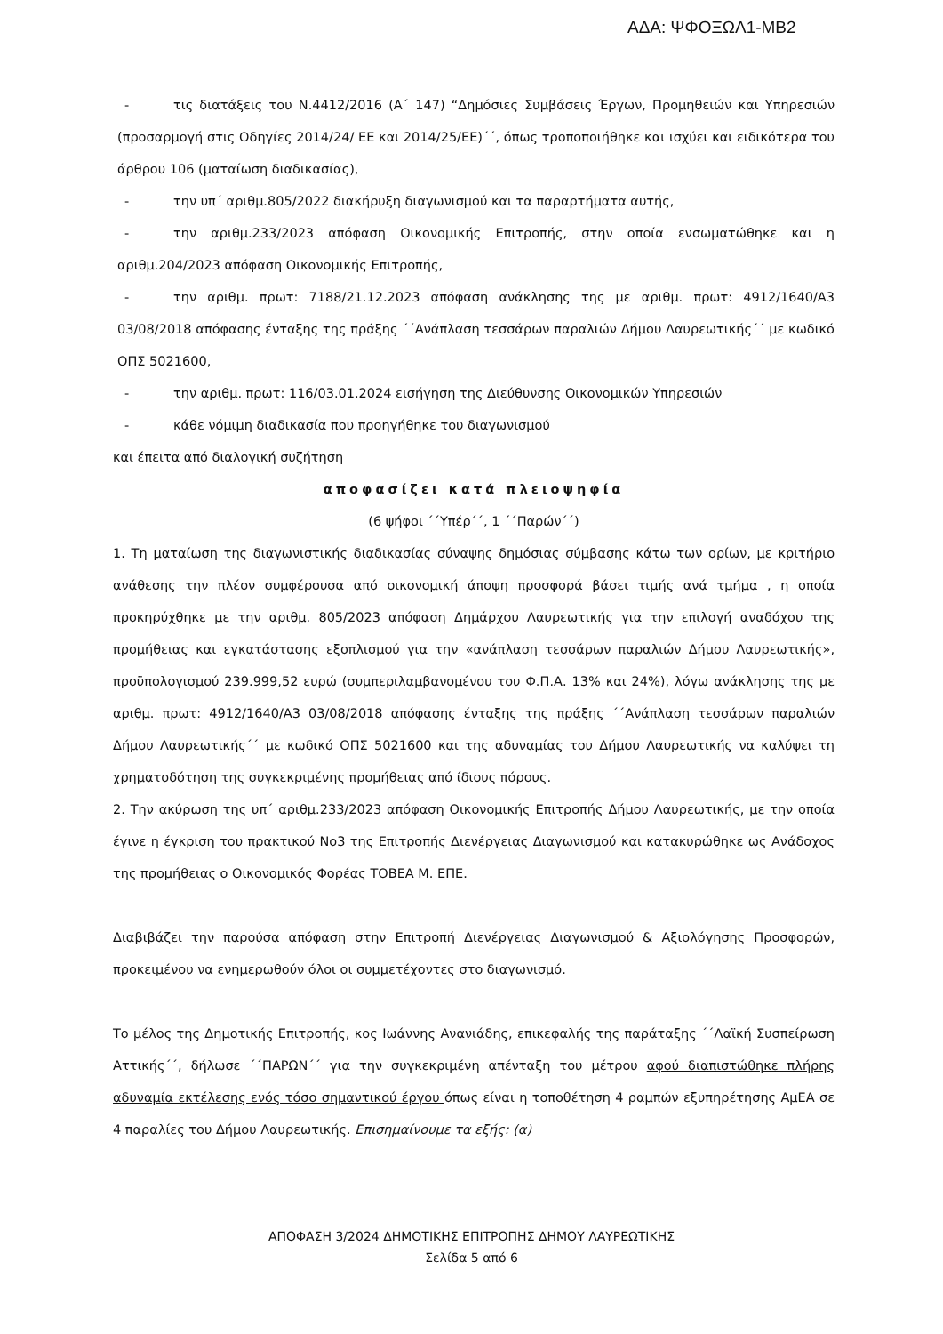ΑΔΑ: ΨΦΟΞΩΛ1-ΜΒ2
- τις διατάξεις του Ν.4412/2016 (Α΄ 147) “Δημόσιες Συμβάσεις Έργων, Προμηθειών και Υπηρεσιών (προσαρμογή στις Οδηγίες 2014/24/ ΕΕ και 2014/25/ΕΕ)΄΄, όπως τροποποιήθηκε και ισχύει και ειδικότερα του άρθρου 106 (ματαίωση διαδικασίας),
- την υπ΄ αριθμ.805/2022 διακήρυξη διαγωνισμού και τα παραρτήματα αυτής,
- την αριθμ.233/2023 απόφαση Οικονομικής Επιτροπής, στην οποία ενσωματώθηκε και η αριθμ.204/2023 απόφαση Οικονομικής Επιτροπής,
- την αριθμ. πρωτ: 7188/21.12.2023 απόφαση ανάκλησης της με αριθμ. πρωτ: 4912/1640/Α3 03/08/2018 απόφασης ένταξης της πράξης ΄΄Ανάπλαση τεσσάρων παραλιών Δήμου Λαυρεωτικής΄΄ με κωδικό ΟΠΣ 5021600,
- την αριθμ. πρωτ: 116/03.01.2024 εισήγηση της Διεύθυνσης Οικονομικών Υπηρεσιών
- κάθε νόμιμη διαδικασία που προηγήθηκε του διαγωνισμού
και έπειτα από διαλογική συζήτηση
αποφασίζει κατά πλειοψηφία
(6 ψήφοι ΄΄Υπέρ΄΄, 1 ΄΄Παρών΄΄)
1. Τη ματαίωση της διαγωνιστικής διαδικασίας σύναψης δημόσιας σύμβασης κάτω των ορίων, με κριτήριο ανάθεσης την πλέον συμφέρουσα από οικονομική άποψη προσφορά βάσει τιμής ανά τμήμα , η οποία προκηρύχθηκε με την αριθμ. 805/2023 απόφαση Δημάρχου Λαυρεωτικής για την επιλογή αναδόχου της προμήθειας και εγκατάστασης εξοπλισμού για την «ανάπλαση τεσσάρων παραλιών Δήμου Λαυρεωτικής», προϋπολογισμού 239.999,52 ευρώ (συμπεριλαμβανομένου του Φ.Π.Α. 13% και 24%), λόγω ανάκλησης της με αριθμ. πρωτ: 4912/1640/Α3 03/08/2018 απόφασης ένταξης της πράξης ΄΄Ανάπλαση τεσσάρων παραλιών Δήμου Λαυρεωτικής΄΄ με κωδικό ΟΠΣ 5021600 και της αδυναμίας του Δήμου Λαυρεωτικής να καλύψει τη χρηματοδότηση της συγκεκριμένης προμήθειας από ίδιους πόρους.
2. Την ακύρωση της υπ΄ αριθμ.233/2023 απόφαση Οικονομικής Επιτροπής Δήμου Λαυρεωτικής, με την οποία έγινε η έγκριση του πρακτικού Νο3 της Επιτροπής Διενέργειας Διαγωνισμού και κατακυρώθηκε ως Ανάδοχος της προμήθειας ο Οικονομικός Φορέας ΤΟΒΕΑ Μ. ΕΠΕ.
Διαβιβάζει την παρούσα απόφαση στην Επιτροπή Διενέργειας Διαγωνισμού & Αξιολόγησης Προσφορών, προκειμένου να ενημερωθούν όλοι οι συμμετέχοντες στο διαγωνισμό.
Το μέλος της Δημοτικής Επιτροπής, κος Ιωάννης Ανανιάδης, επικεφαλής της παράταξης ΄΄Λαϊκή Συσπείρωση Αττικής΄΄, δήλωσε ΄΄ΠΑΡΩΝ΄΄ για την συγκεκριμένη απένταξη του μέτρου αφού διαπιστώθηκε πλήρης αδυναμία εκτέλεσης ενός τόσο σημαντικού έργου όπως είναι η τοποθέτηση 4 ραμπών εξυπηρέτησης ΑμΕΑ σε 4 παραλίες του Δήμου Λαυρεωτικής. Επισημαίνουμε τα εξής: (α)
ΑΠΟΦΑΣΗ 3/2024 ΔΗΜΟΤΙΚΗΣ ΕΠΙΤΡΟΠΗΣ ΔΗΜΟΥ ΛΑΥΡΕΩΤΙΚΗΣ
Σελίδα 5 από 6